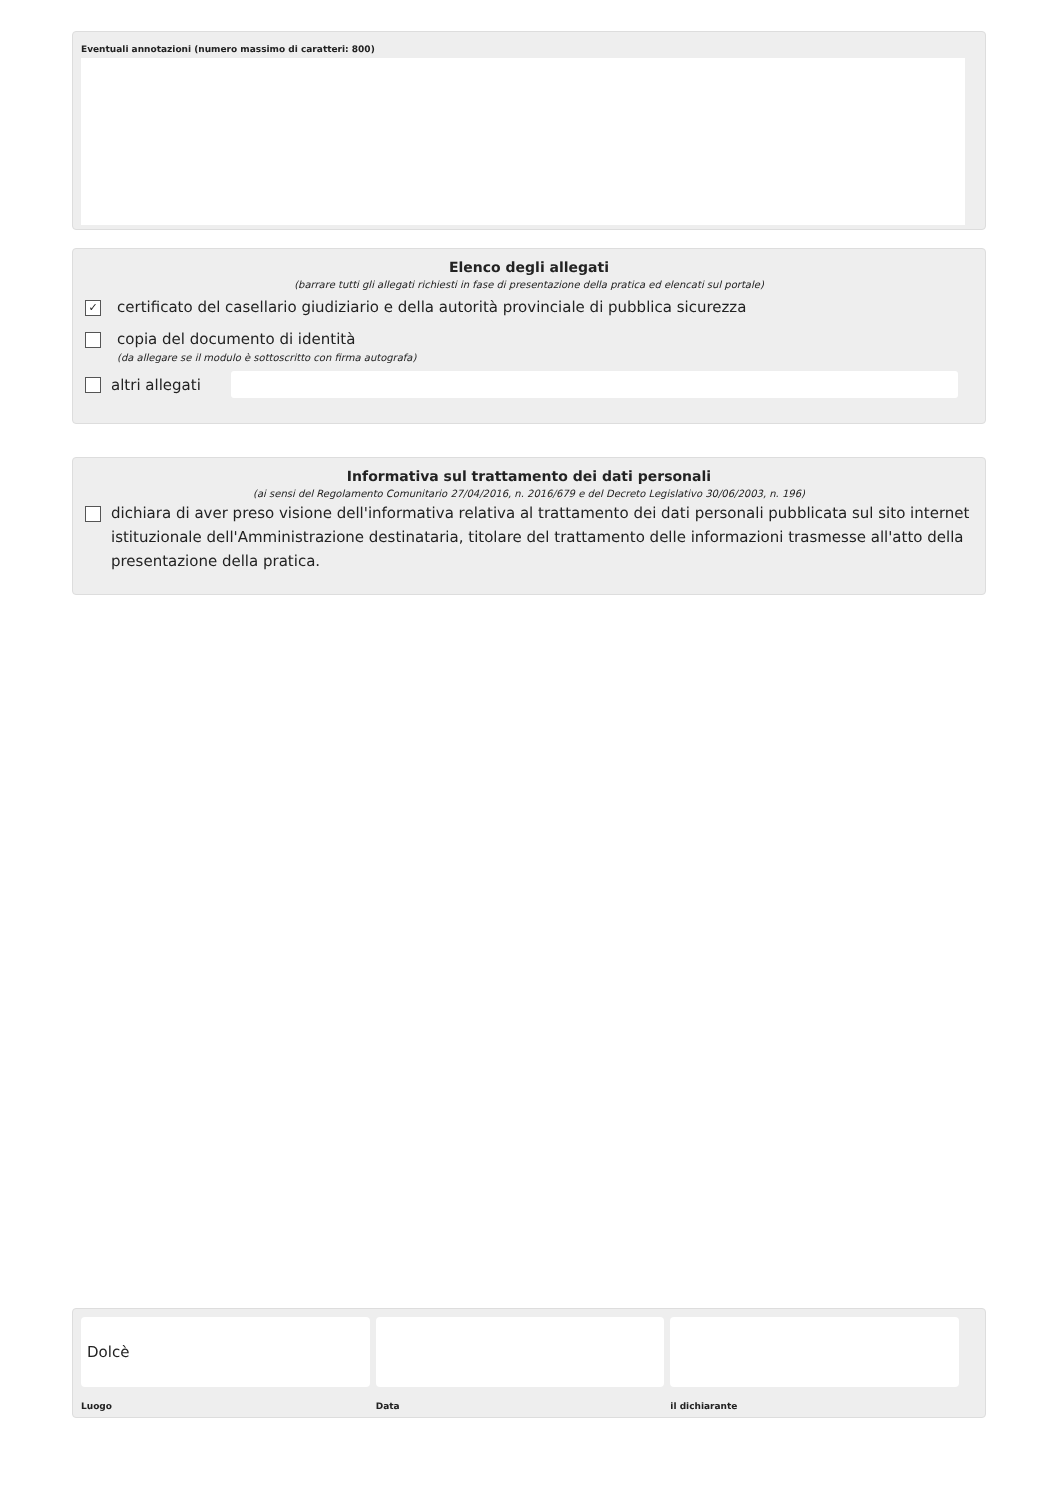Eventuali annotazioni (numero massimo di caratteri: 800)
Elenco degli allegati
(barrare tutti gli allegati richiesti in fase di presentazione della pratica ed elencati sul portale)
✓ certificato del casellario giudiziario e della autorità provinciale di pubblica sicurezza
copia del documento di identità
(da allegare se il modulo è sottoscritto con firma autografa)
altri allegati
Informativa sul trattamento dei dati personali
(ai sensi del Regolamento Comunitario 27/04/2016, n. 2016/679 e del Decreto Legislativo 30/06/2003, n. 196)
dichiara di aver preso visione dell'informativa relativa al trattamento dei dati personali pubblicata sul sito internet istituzionale dell'Amministrazione destinataria, titolare del trattamento delle informazioni trasmesse all'atto della presentazione della pratica.
Dolcè
Luogo
Data il dichiarante